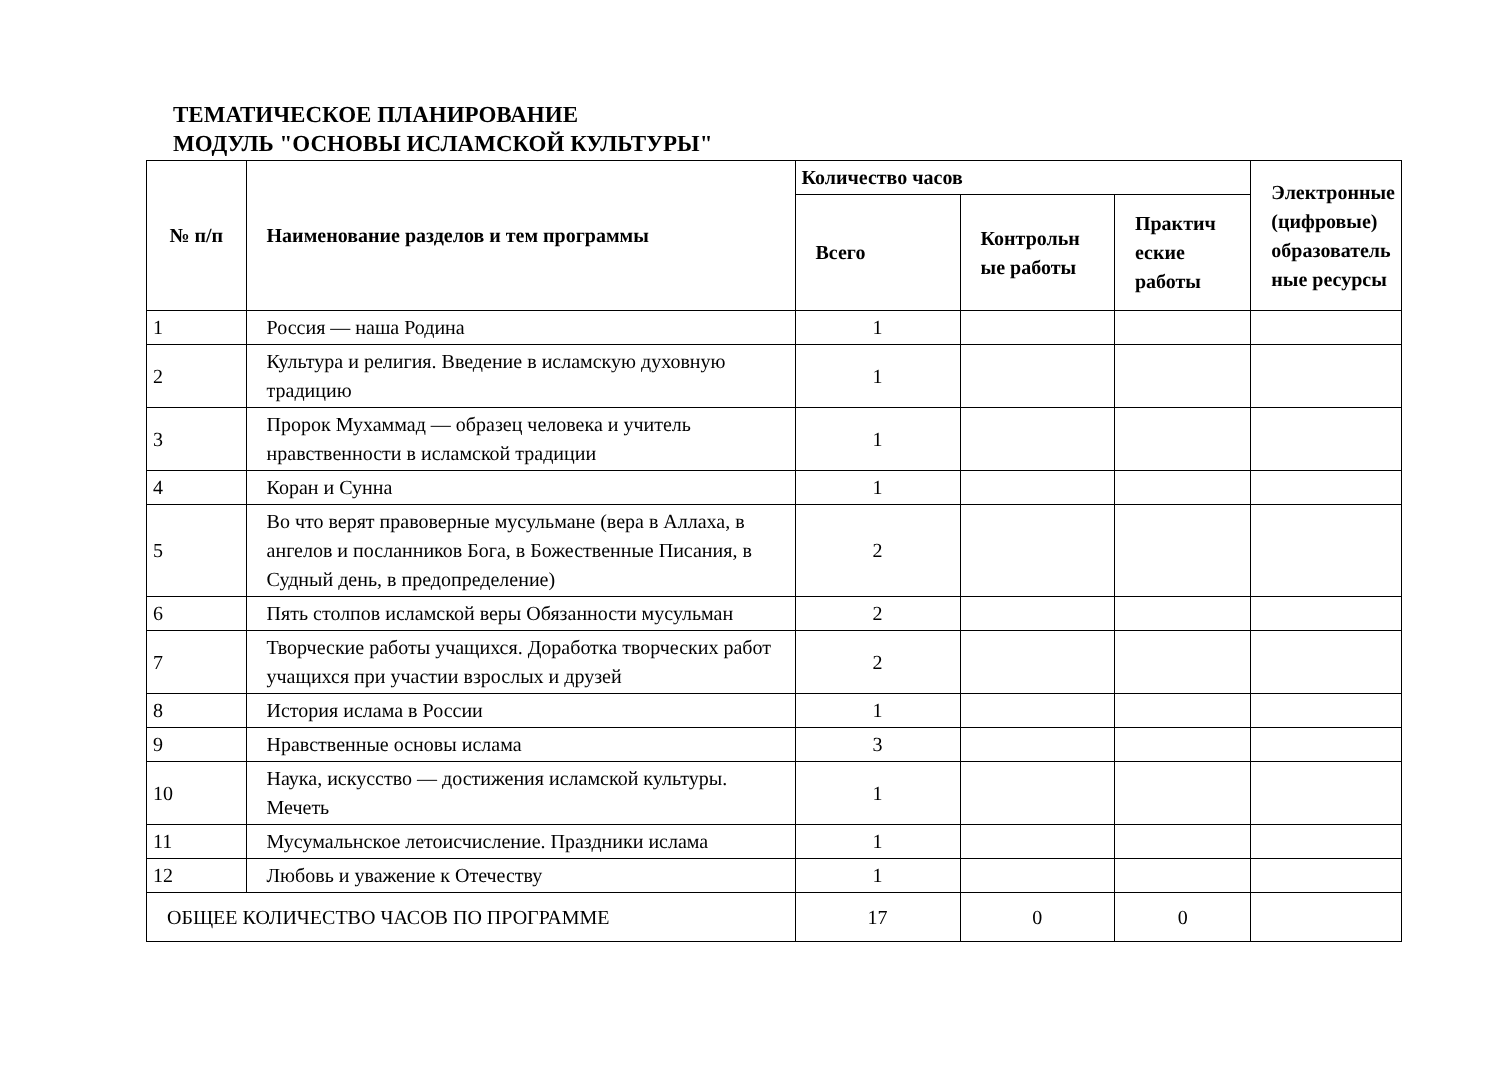ТЕМАТИЧЕСКОЕ ПЛАНИРОВАНИЕ
МОДУЛЬ "ОСНОВЫ ИСЛАМСКОЙ КУЛЬТУРЫ"
| № п/п | Наименование разделов и тем программы | Количество часов | | | Электронные (цифровые) образователь ные ресурсы |
| --- | --- | --- | --- | --- | --- |
| | | Всего | Контрольн ые работы | Практич еские работы | |
| 1 | Россия — наша Родина | 1 | | | |
| 2 | Культура и религия. Введение в исламскую духовную традицию | 1 | | | |
| 3 | Пророк Мухаммад — образец человека и учитель нравственности в исламской традиции | 1 | | | |
| 4 | Коран и Сунна | 1 | | | |
| 5 | Во что верят правоверные мусульмане (вера в Аллаха, в ангелов и посланников Бога, в Божественные Писания, в Судный день, в предопределение) | 2 | | | |
| 6 | Пять столпов исламской веры Обязанности мусульман | 2 | | | |
| 7 | Творческие работы учащихся. Доработка творческих работ учащихся при участии взрослых и друзей | 2 | | | |
| 8 | История ислама в России | 1 | | | |
| 9 | Нравственные основы ислама | 3 | | | |
| 10 | Наука, искусство — достижения исламской культуры. Мечеть | 1 | | | |
| 11 | Мусумальнское летоисчисление. Праздники ислама | 1 | | | |
| 12 | Любовь и уважение к Отечеству | 1 | | | |
| ОБЩЕЕ КОЛИЧЕСТВО ЧАСОВ ПО ПРОГРАММЕ | | 17 | 0 | 0 | |